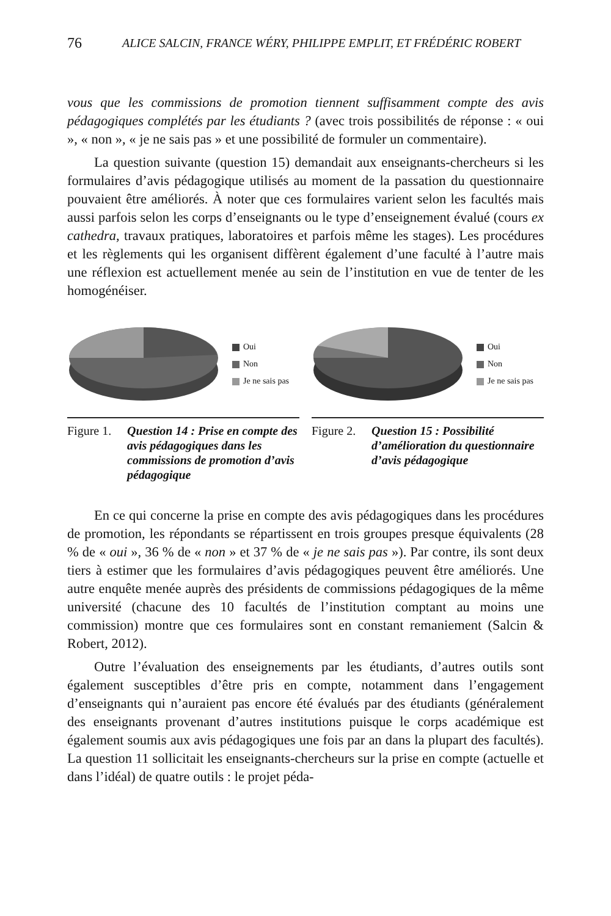76 ALICE SALCIN, FRANCE WÉRY, PHILIPPE EMPLIT, ET FRÉDÉRIC ROBERT
vous que les commissions de promotion tiennent suffisamment compte des avis pédagogiques complétés par les étudiants ? (avec trois possibilités de réponse : « oui », « non », « je ne sais pas » et une possibilité de formuler un commentaire).
La question suivante (question 15) demandait aux enseignants-chercheurs si les formulaires d’avis pédagogique utilisés au moment de la passation du questionnaire pouvaient être améliorés. À noter que ces formulaires varient selon les facultés mais aussi parfois selon les corps d’enseignants ou le type d’enseignement évalué (cours ex cathedra, travaux pratiques, laboratoires et parfois même les stages). Les procédures et les règlements qui les organisent diffèrent également d’une faculté à l’autre mais une réflexion est actuellement menée au sein de l’institution en vue de tenter de les homogénéiser.
Oui
Non
Je ne sais pas
Figure 1. Question 14 : Prise en compte des avis pédagogiques dans les commissions de promotion d’avis pédagogique
Oui
Non
Je ne sais pas
Figure 2. Question 15 : Possibilité d’amélioration du questionnaire d’avis pédagogique
En ce qui concerne la prise en compte des avis pédagogiques dans les procédures de promotion, les répondants se répartissent en trois groupes presque équivalents (28 % de « oui », 36 % de « non » et 37 % de « je ne sais pas »). Par contre, ils sont deux tiers à estimer que les formulaires d’avis pédagogiques peuvent être améliorés. Une autre enquête menée auprès des présidents de commissions pédagogiques de la même université (chacune des 10 facultés de l’institution comptant au moins une commission) montre que ces formulaires sont en constant remaniement (Salcin & Robert, 2012).
Outre l’évaluation des enseignements par les étudiants, d’autres outils sont également susceptibles d’être pris en compte, notamment dans l’engagement d’enseignants qui n’auraient pas encore été évalués par des étudiants (généralement des enseignants provenant d’autres institutions puisque le corps académique est également soumis aux avis pédagogiques une fois par an dans la plupart des facultés). La question 11 sollicitait les enseignants-chercheurs sur la prise en compte (actuelle et dans l’idéal) de quatre outils : le projet péda-